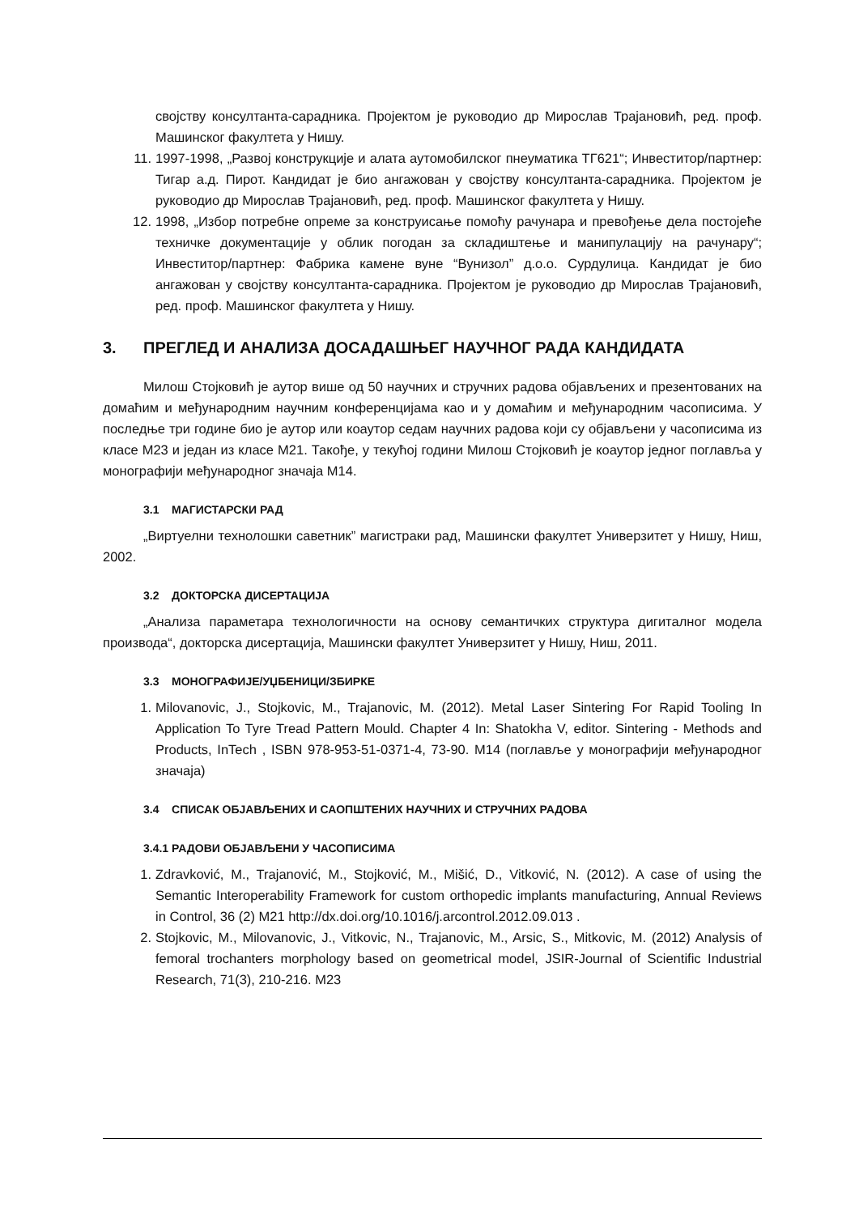својству консултанта-сарадника. Пројектом је руководио др Мирослав Трајановић, ред. проф. Машинског факултета у Нишу.
11. 1997-1998, „Развој конструкције и алата аутомобилског пнеуматика ТГ621“; Инвеститор/партнер: Тигар а.д. Пирот. Кандидат је био ангажован у својству консултанта-сарадника. Пројектом је руководио др Мирослав Трајановић, ред. проф. Машинског факултета у Нишу.
12. 1998, „Избор потребне опреме за конструисање помоћу рачунара и превођење дела постојеће техничке документације у облик погодан за складиштење и манипулацију на рачунару“; Инвеститор/партнер: Фабрика камене вуне “Вунизол” д.о.о. Сурдулица. Кандидат је био ангажован у својству консултанта-сарадника. Пројектом је руководио др Мирослав Трајановић, ред. проф. Машинског факултета у Нишу.
3. ПРЕГЛЕД И АНАЛИЗА ДОСАДАШЊЕГ НАУЧНОГ РАДА КАНДИДАТА
Милош Стојковић је аутор више од 50 научних и стручних радова објављених и презентованих на домаћим и међународним научним конференцијама као и у домаћим и међународним часописима. У последње три године био је аутор или коаутор седам научних радова који су објављени у часописима из класе М23 и један из класе М21. Такође, у текућој години Милош Стојковић је коаутор једног поглавља у монографији међународног значаја М14.
3.1 МАГИСТАРСКИ РАД
„Виртуелни технолошки саветник” магистраки рад, Машински факултет Универзитет у Нишу, Ниш, 2002.
3.2 ДОКТОРСКА ДИСЕРТАЦИЈА
„Анализа параметара технологичности на основу семантичких структура дигиталног модела производа“, докторска дисертација, Машински факултет Универзитет у Нишу, Ниш, 2011.
3.3 МОНОГРАФИЈЕ/УЏБЕНИЦИ/ЗБИРКЕ
1. Milovanovic, J., Stojkovic, M., Trajanovic, M. (2012). Metal Laser Sintering For Rapid Tooling In Application To Tyre Tread Pattern Mould. Chapter 4 In: Shatokha V, editor. Sintering - Methods and Products, InTech , ISBN 978-953-51-0371-4, 73-90. М14 (поглавље у монографији међународног значаја)
3.4 СПИСАК ОБЈАВЉЕНИХ И САОПШТЕНИХ НАУЧНИХ И СТРУЧНИХ РАДОВА
3.4.1 РАДОВИ ОБЈАВЉЕНИ У ЧАСОПИСИМА
1. Zdravković, M., Trajanović, M., Stojković, M., Mišić, D., Vitković, N. (2012). A case of using the Semantic Interoperability Framework for custom orthopedic implants manufacturing, Annual Reviews in Control, 36 (2) M21 http://dx.doi.org/10.1016/j.arcontrol.2012.09.013 .
2. Stojkovic, M., Milovanovic, J., Vitkovic, N., Trajanovic, M., Arsic, S., Mitkovic, M. (2012) Analysis of femoral trochanters morphology based on geometrical model, JSIR-Journal of Scientific Industrial Research, 71(3), 210-216. M23